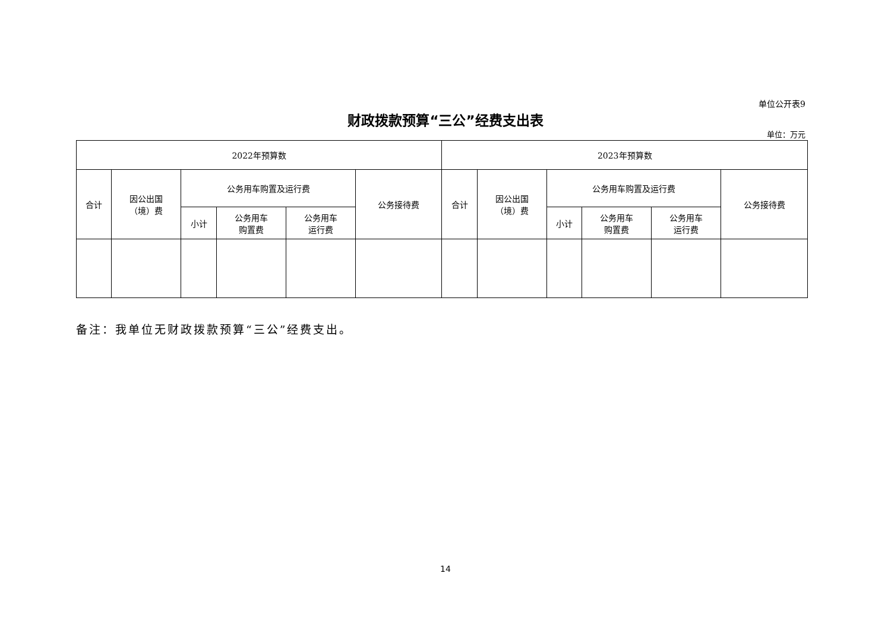单位公开表9
财政拨款预算“三公”经费支出表
单位：万元
| 2022年预算数 | | | | | | 2023年预算数 | | | | | |
| --- | --- | --- | --- | --- | --- | --- | --- | --- | --- | --- | --- |
| 合计 | 因公出国 （境）费 | 公务用车购置及运行费 | | | 公务接待费 | 合计 | 因公出国 （境）费 | 公务用车购置及运行费 | | | 公务接待费 |
| | | 小计 | 公务用车 购置费 | 公务用车 运行费 | | | | 小计 | 公务用车 购置费 | 公务用车 运行费 | |
备注：我单位无财政拨款预算“三公”经费支出。
14